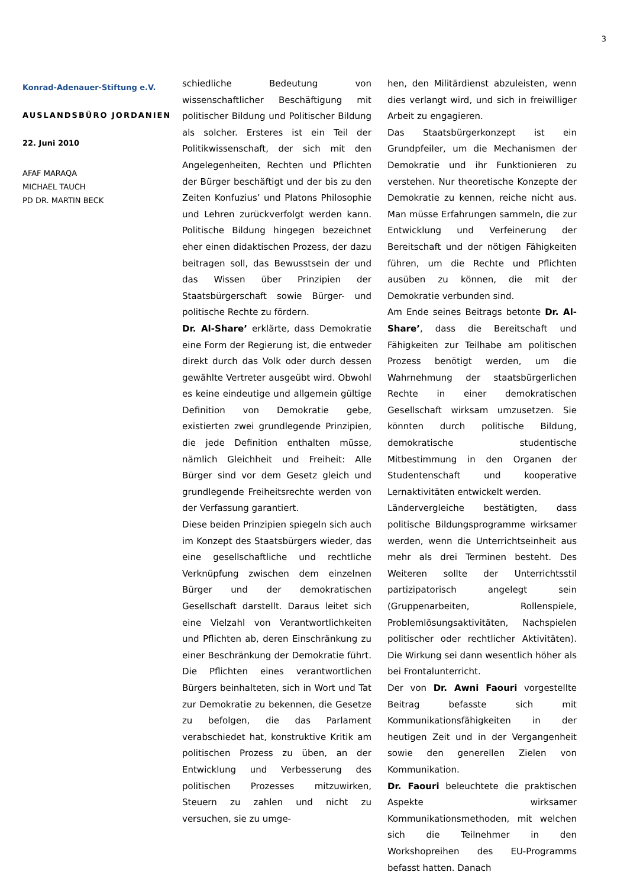3
Konrad-Adenauer-Stiftung e.V.
AUSLANDSBÜRO JORDANIEN
22. Juni 2010
AFAF MARAQA
MICHAEL TAUCH
PD DR. MARTIN BECK
schiedliche Bedeutung von wissenschaftlicher Beschäftigung mit politischer Bildung und Politischer Bildung als solcher. Ersteres ist ein Teil der Politikwissenschaft, der sich mit den Angelegenheiten, Rechten und Pflichten der Bürger beschäftigt und der bis zu den Zeiten Konfuzius’ und Platons Philosophie und Lehren zurückverfolgt werden kann. Politische Bildung hingegen bezeichnet eher einen didaktischen Prozess, der dazu beitragen soll, das Bewusstsein der und das Wissen über Prinzipien der Staatsbürgerschaft sowie Bürger- und politische Rechte zu fördern.
Dr. Al-Share’ erklärte, dass Demokratie eine Form der Regierung ist, die entweder direkt durch das Volk oder durch dessen gewählte Vertreter ausgeübt wird. Obwohl es keine eindeutige und allgemein gültige Definition von Demokratie gebe, existierten zwei grundlegende Prinzipien, die jede Definition enthalten müsse, nämlich Gleichheit und Freiheit: Alle Bürger sind vor dem Gesetz gleich und grundlegende Freiheitsrechte werden von der Verfassung garantiert.
Diese beiden Prinzipien spiegeln sich auch im Konzept des Staatsbürgers wieder, das eine gesellschaftliche und rechtliche Verknüpfung zwischen dem einzelnen Bürger und der demokratischen Gesellschaft darstellt. Daraus leitet sich eine Vielzahl von Verantwortlichkeiten und Pflichten ab, deren Einschränkung zu einer Beschränkung der Demokratie führt. Die Pflichten eines verantwortlichen Bürgers beinhalteten, sich in Wort und Tat zur Demokratie zu bekennen, die Gesetze zu befolgen, die das Parlament verabschiedet hat, konstruktive Kritik am politischen Prozess zu üben, an der Entwicklung und Verbesserung des politischen Prozesses mitzuwirken, Steuern zu zahlen und nicht zu versuchen, sie zu umge-
hen, den Militärdienst abzuleisten, wenn dies verlangt wird, und sich in freiwilliger Arbeit zu engagieren.
Das Staatsbürgerkonzept ist ein Grundpfeiler, um die Mechanismen der Demokratie und ihr Funktionieren zu verstehen. Nur theoretische Konzepte der Demokratie zu kennen, reiche nicht aus. Man müsse Erfahrungen sammeln, die zur Entwicklung und Verfeinerung der Bereitschaft und der nötigen Fähigkeiten führen, um die Rechte und Pflichten ausüben zu können, die mit der Demokratie verbunden sind.
Am Ende seines Beitrags betonte Dr. Al-Share’, dass die Bereitschaft und Fähigkeiten zur Teilhabe am politischen Prozess benötigt werden, um die Wahrnehmung der staatsbürgerlichen Rechte in einer demokratischen Gesellschaft wirksam umzusetzen. Sie könnten durch politische Bildung, demokratische studentische Mitbestimmung in den Organen der Studentenschaft und kooperative Lernaktivitäten entwickelt werden.
Ländervergleiche bestätigten, dass politische Bildungsprogramme wirksamer werden, wenn die Unterrichtseinheit aus mehr als drei Terminen besteht. Des Weiteren sollte der Unterrichtsstil partizipatorisch angelegt sein (Gruppenarbeiten, Rollenspiele, Problemlösungsaktivitäten, Nachspielen politischer oder rechtlicher Aktivitäten). Die Wirkung sei dann wesentlich höher als bei Frontalunterricht.
Der von Dr. Awni Faouri vorgestellte Beitrag befasste sich mit Kommunikationsfähigkeiten in der heutigen Zeit und in der Vergangenheit sowie den generellen Zielen von Kommunikation.
Dr. Faouri beleuchtete die praktischen Aspekte wirksamer Kommunikationsmethoden, mit welchen sich die Teilnehmer in den Workshopreihen des EU-Programms befasst hatten. Danach